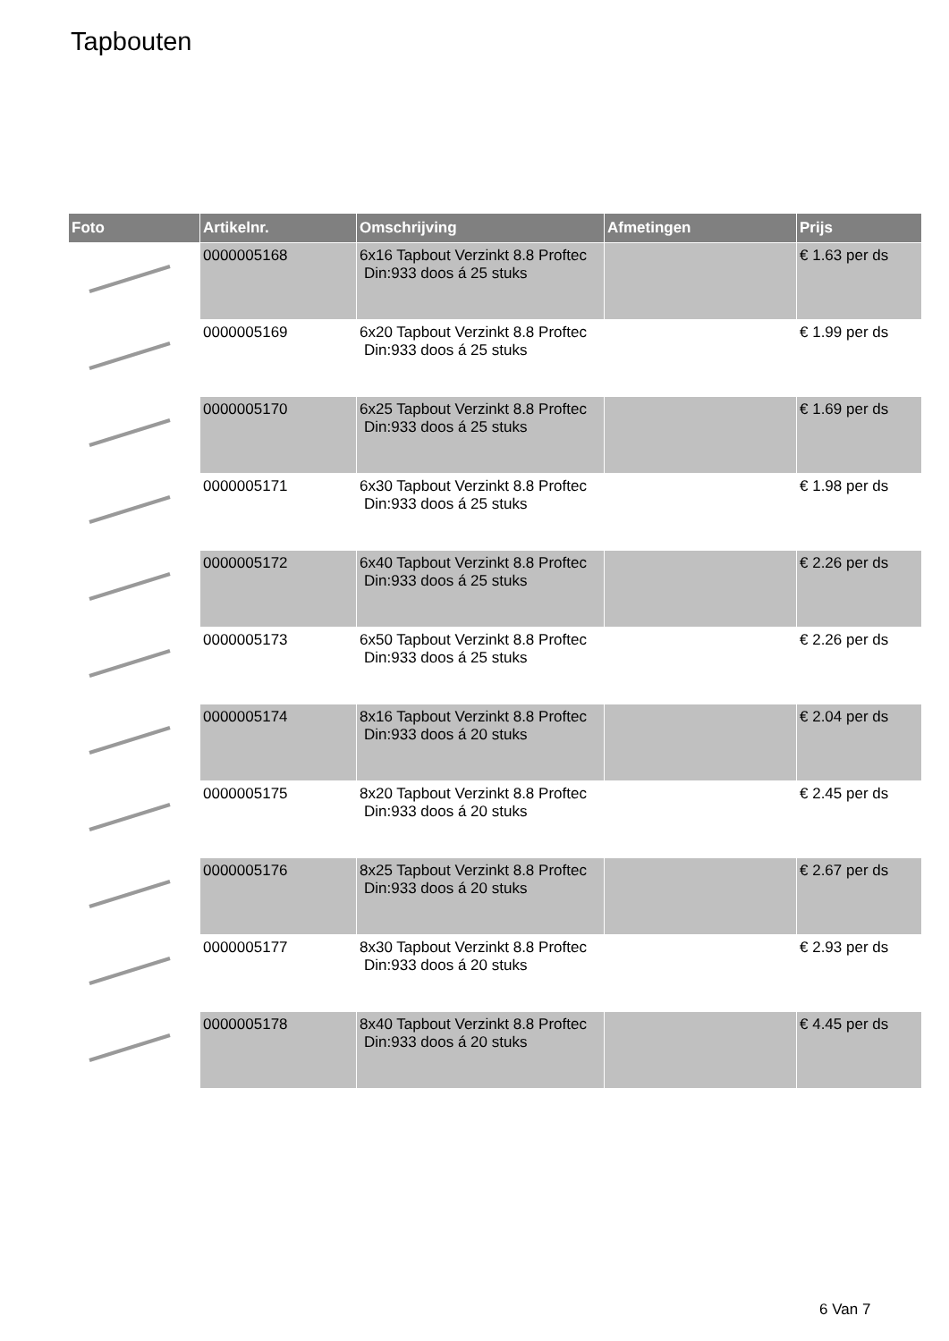Tapbouten
| Foto | Artikelnr. | Omschrijving | Afmetingen | Prijs |
| --- | --- | --- | --- | --- |
| | 0000005168 | 6x16 Tapbout Verzinkt 8.8 Proftec Din:933 doos á 25 stuks | | € 1.63 per ds |
| | 0000005169 | 6x20 Tapbout Verzinkt 8.8 Proftec Din:933 doos á 25 stuks | | € 1.99 per ds |
| | 0000005170 | 6x25 Tapbout Verzinkt 8.8 Proftec Din:933 doos á 25 stuks | | € 1.69 per ds |
| | 0000005171 | 6x30 Tapbout Verzinkt 8.8 Proftec Din:933 doos á 25 stuks | | € 1.98 per ds |
| | 0000005172 | 6x40 Tapbout Verzinkt 8.8 Proftec Din:933 doos á 25 stuks | | € 2.26 per ds |
| | 0000005173 | 6x50 Tapbout Verzinkt 8.8 Proftec Din:933 doos á 25 stuks | | € 2.26 per ds |
| | 0000005174 | 8x16 Tapbout Verzinkt 8.8 Proftec Din:933 doos á 20 stuks | | € 2.04 per ds |
| | 0000005175 | 8x20 Tapbout Verzinkt 8.8 Proftec Din:933 doos á 20 stuks | | € 2.45 per ds |
| | 0000005176 | 8x25 Tapbout Verzinkt 8.8 Proftec Din:933 doos á 20 stuks | | € 2.67 per ds |
| | 0000005177 | 8x30 Tapbout Verzinkt 8.8 Proftec Din:933 doos á 20 stuks | | € 2.93 per ds |
| | 0000005178 | 8x40 Tapbout Verzinkt 8.8 Proftec Din:933 doos á 20 stuks | | € 4.45 per ds |
6 Van 7